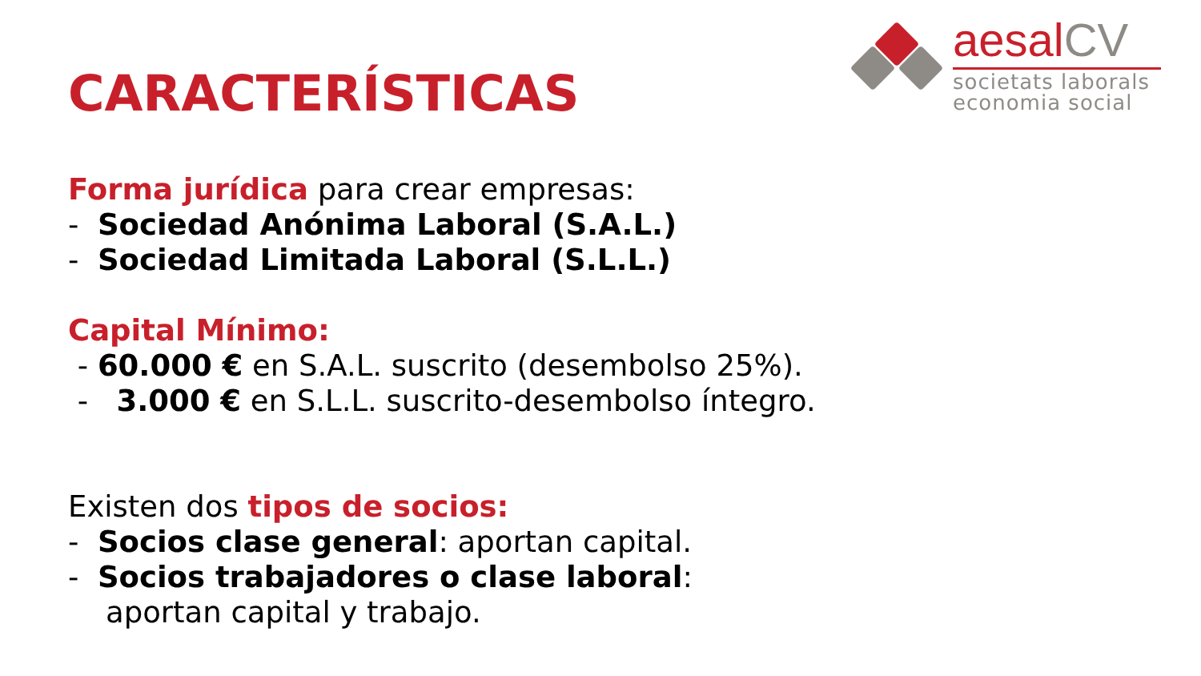aesalCV
societats laborals
economia social
CARACTERÍSTICAS
Forma jurídica para crear empresas:
- Sociedad Anónima Laboral (S.A.L.)
- Sociedad Limitada Laboral (S.L.L.)
Capital Mínimo:
- 60.000 € en S.A.L. suscrito (desembolso 25%).
- 3.000 € en S.L.L. suscrito-desembolso íntegro.
Existen dos tipos de socios:
- Socios clase general: aportan capital.
- Socios trabajadores o clase laboral:
aportan capital y trabajo.